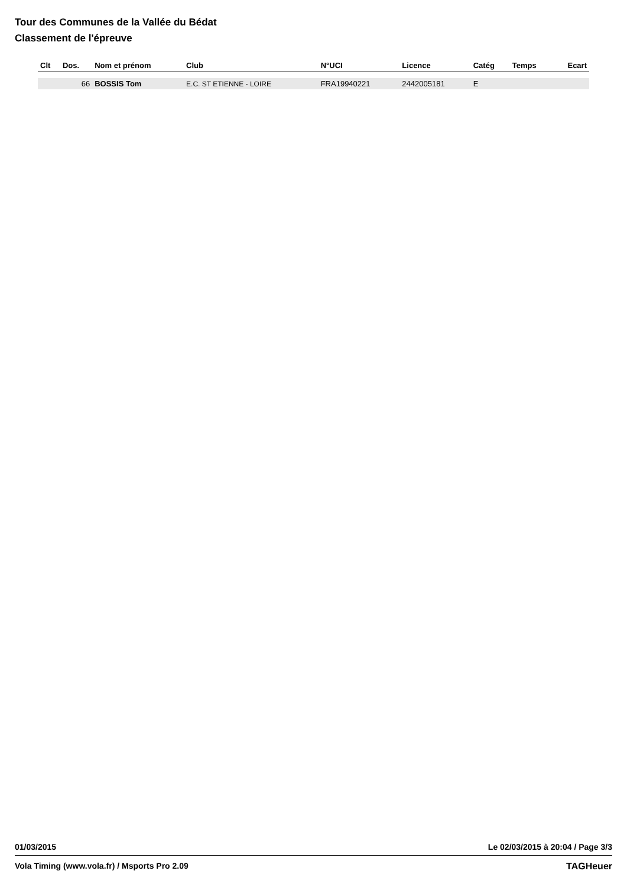Tour des Communes de la Vallée du Bédat
Classement de l'épreuve
| Clt | Dos. | Nom et prénom | Club | N°UCI | Licence | Catég | Temps | Ecart |
| --- | --- | --- | --- | --- | --- | --- | --- | --- |
| | 66 | BOSSIS Tom | E.C. ST ETIENNE - LOIRE | FRA19940221 | 2442005181 | E | | |
01/03/2015 Le 02/03/2015 à 20:04 / Page 3/3
Vola Timing (www.vola.fr) / Msports Pro 2.09 TAGHeuer